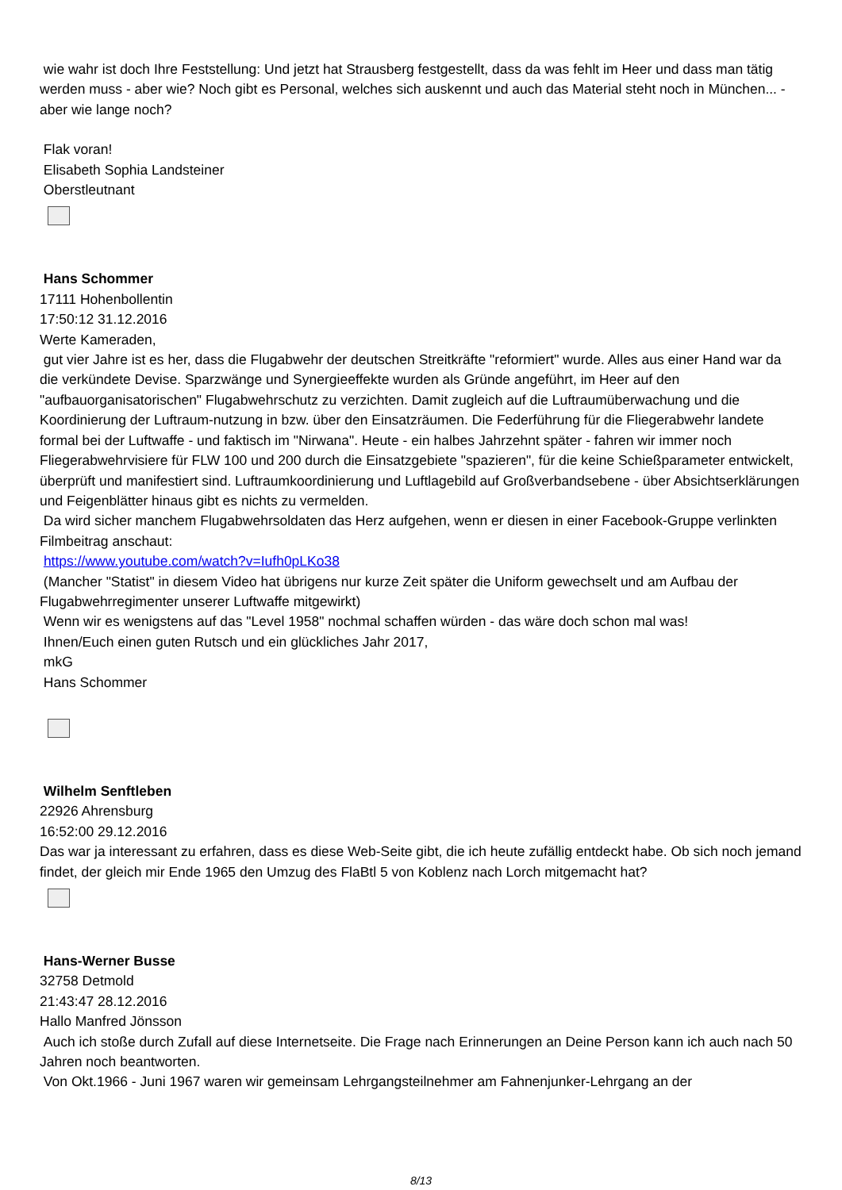wie wahr ist doch Ihre Feststellung: Und jetzt hat Strausberg festgestellt, dass da was fehlt im Heer und dass man tätig werden muss - aber wie? Noch gibt es Personal, welches sich auskennt und auch das Material steht noch in München... - aber wie lange noch?
Flak voran!
Elisabeth Sophia Landsteiner
Oberstleutnant
Hans Schommer
17111 Hohenbollentin
17:50:12 31.12.2016
Werte Kameraden,
gut vier Jahre ist es her, dass die Flugabwehr der deutschen Streitkräfte "reformiert" wurde. Alles aus einer Hand war da die verkündete Devise. Sparzwänge und Synergieeffekte wurden als Gründe angeführt, im Heer auf den "aufbauorganisatorischen" Flugabwehrschutz zu verzichten. Damit zugleich auf die Luftraumüberwachung und die Koordinierung der Luftraum-nutzung in bzw. über den Einsatzräumen. Die Federführung für die Fliegerabwehr landete formal bei der Luftwaffe - und faktisch im "Nirwana". Heute - ein halbes Jahrzehnt später - fahren wir immer noch Fliegerabwehrvisiere für FLW 100 und 200 durch die Einsatzgebiete "spazieren", für die keine Schießparameter entwickelt, überprüft und manifestiert sind. Luftraumkoordinierung und Luftlagebild auf Großverbandsebene - über Absichtserklärungen und Feigenblätter hinaus gibt es nichts zu vermelden.
Da wird sicher manchem Flugabwehrsoldaten das Herz aufgehen, wenn er diesen in einer Facebook-Gruppe verlinkten Filmbeitrag anschaut:
https://www.youtube.com/watch?v=Iufh0pLKo38
(Mancher "Statist" in diesem Video hat übrigens nur kurze Zeit später die Uniform gewechselt und am Aufbau der Flugabwehrregimenter unserer Luftwaffe mitgewirkt)
Wenn wir es wenigstens auf das "Level 1958" nochmal schaffen würden - das wäre doch schon mal was!
Ihnen/Euch einen guten Rutsch und ein glückliches Jahr 2017,
mkG
Hans Schommer
Wilhelm Senftleben
22926 Ahrensburg
16:52:00 29.12.2016
Das war ja interessant zu erfahren, dass es diese Web-Seite gibt, die ich heute zufällig entdeckt habe. Ob sich noch jemand findet, der gleich mir Ende 1965 den Umzug des FlaBtl 5 von Koblenz nach Lorch mitgemacht hat?
Hans-Werner Busse
32758 Detmold
21:43:47 28.12.2016
Hallo Manfred Jönsson
Auch ich stoße durch Zufall auf diese Internetseite. Die Frage nach Erinnerungen an Deine Person kann ich auch nach 50 Jahren noch beantworten.
Von Okt.1966 - Juni 1967 waren wir gemeinsam Lehrgangsteilnehmer am Fahnenjunker-Lehrgang an der
8/13